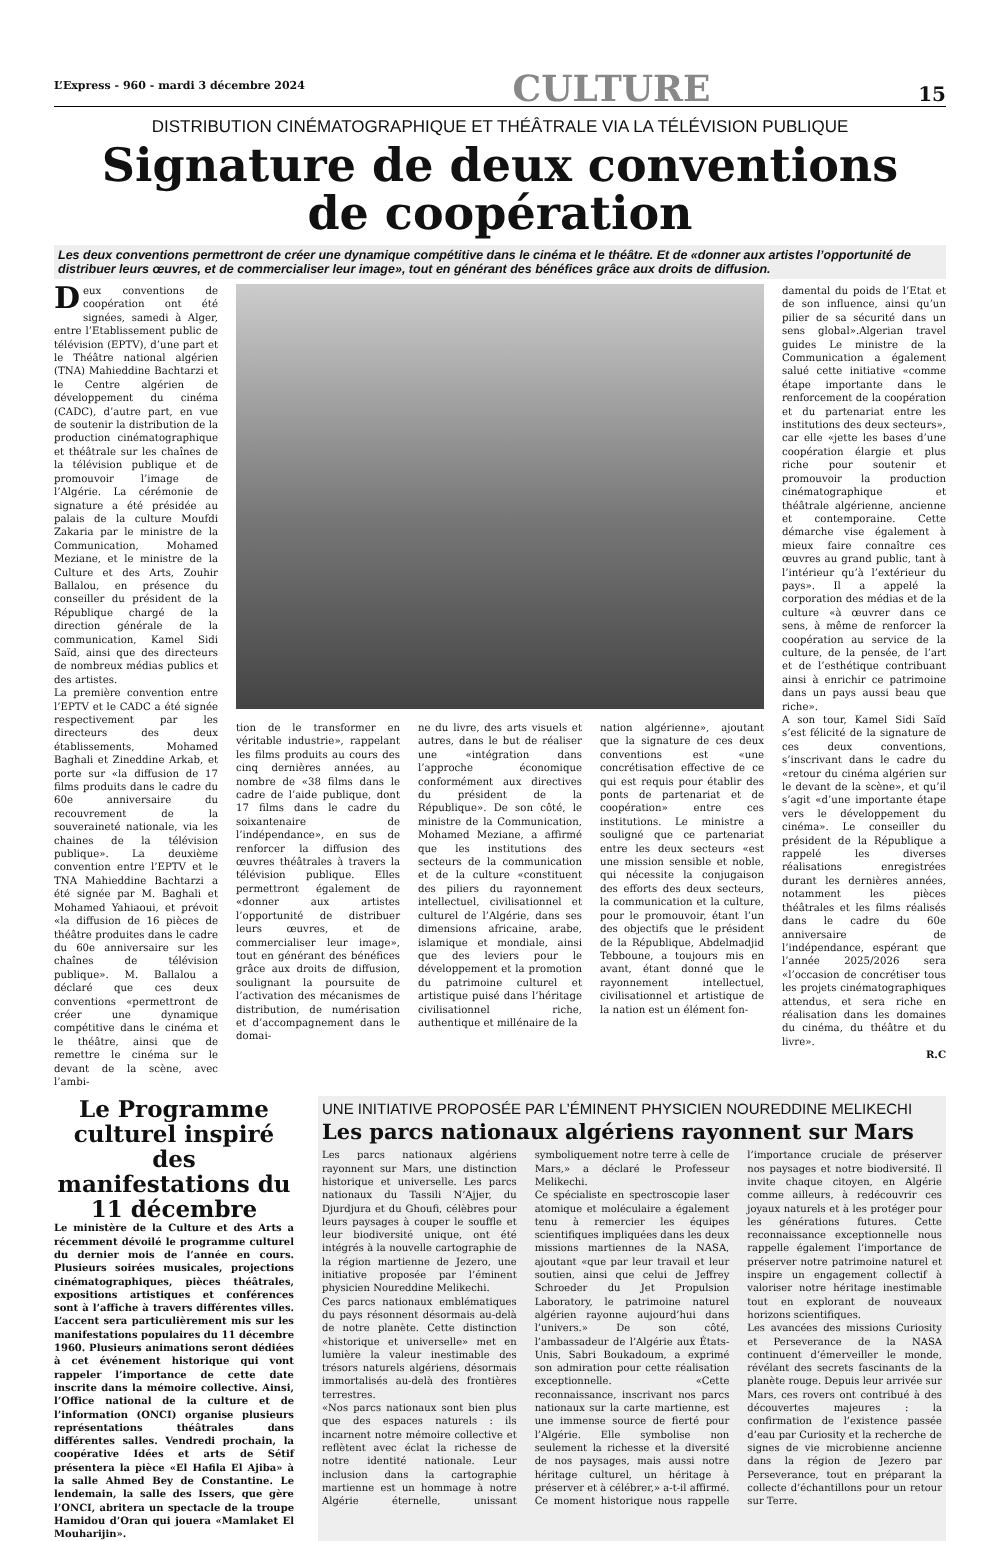L’Express - 960 - mardi 3 décembre 2024 CULTURE 15
DISTRIBUTION CINÉMATOGRAPHIQUE ET THÉÂTRALE VIA LA TÉLÉVISION PUBLIQUE
Signature de deux conventions
de coopération
Les deux conventions permettront de créer une dynamique compétitive dans le cinéma et le théâtre. Et de «donner aux artistes l’opportunité de distribuer leurs œuvres, et de commercialiser leur image», tout en générant des bénéfices grâce aux droits de diffusion.
Deux conventions de coopération ont été signées, samedi à Alger, entre l’Etablissement public de télévision (EPTV), d’une part et le Théâtre national algérien (TNA) Mahieddine Bachtarzi et le Centre algérien de développement du cinéma (CADC), d’autre part, en vue de soutenir la distribution de la production cinématographique et théâtrale sur les chaînes de la télévision publique et de promouvoir l’image de l’Algérie. La cérémonie de signature a été présidée au palais de la culture Moufdi Zakaria par le ministre de la Communication, Mohamed Meziane, et le ministre de la Culture et des Arts, Zouhir Ballalou, en présence du conseiller du président de la République chargé de la direction générale de la communication, Kamel Sidi Saïd, ainsi que des directeurs de nombreux médias publics et des artistes.
La première convention entre l’EPTV et le CADC a été signée respectivement par les directeurs des deux établissements, Mohamed Baghali et Zineddine Arkab, et porte sur «la diffusion de 17 films produits dans le cadre du 60e anniversaire du recouvrement de la souveraineté nationale, via les chaines de la télévision publique». La deuxième convention entre l’EPTV et le TNA Mahieddine Bachtarzi a été signée par M. Baghali et Mohamed Yahiaoui, et prévoit «la diffusion de 16 pièces de théâtre produites dans le cadre du 60e anniversaire sur les chaînes de télévision publique». M. Ballalou a déclaré que ces deux conventions «permettront de créer une dynamique compétitive dans le cinéma et le théâtre, ainsi que de remettre le cinéma sur le devant de la scène, avec l’ambi-
tion de le transformer en véritable industrie», rappelant les films produits au cours des cinq dernières années, au nombre de «38 films dans le cadre de l’aide publique, dont 17 films dans le cadre du soixantenaire de l’indépendance», en sus de renforcer la diffusion des œuvres théâtrales à travers la télévision publique. Elles permettront également de «donner aux artistes l’opportunité de distribuer leurs œuvres, et de commercialiser leur image», tout en générant des bénéfices grâce aux droits de diffusion, soulignant la poursuite de l’activation des mécanismes de distribution, de numérisation et d’accompagnement dans le domai-
ne du livre, des arts visuels et autres, dans le but de réaliser une «intégration dans l’approche économique conformément aux directives du président de la République». De son côté, le ministre de la Communication, Mohamed Meziane, a affirmé que les institutions des secteurs de la communication et de la culture «constituent des piliers du rayonnement intellectuel, civilisationnel et culturel de l’Algérie, dans ses dimensions africaine, arabe, islamique et mondiale, ainsi que des leviers pour le développement et la promotion du patrimoine culturel et artistique puisé dans l’héritage civilisationnel riche, authentique et millénaire de la
nation algérienne», ajoutant que la signature de ces deux conventions est «une concrétisation effective de ce qui est requis pour établir des ponts de partenariat et de coopération» entre ces institutions. Le ministre a souligné que ce partenariat entre les deux secteurs «est une mission sensible et noble, qui nécessite la conjugaison des efforts des deux secteurs, la communication et la culture, pour le promouvoir, étant l’un des objectifs que le président de la République, Abdelmadjid Tebboune, a toujours mis en avant, étant donné que le rayonnement intellectuel, civilisationnel et artistique de la nation est un élément fon-
damental du poids de l’Etat et de son influence, ainsi qu’un pilier de sa sécurité dans un sens global».Algerian travel guides Le ministre de la Communication a également salué cette initiative «comme étape importante dans le renforcement de la coopération et du partenariat entre les institutions des deux secteurs», car elle «jette les bases d’une coopération élargie et plus riche pour soutenir et promouvoir la production cinématographique et théâtrale algérienne, ancienne et contemporaine. Cette démarche vise également à mieux faire connaître ces œuvres au grand public, tant à l’intérieur qu’à l’extérieur du pays». Il a appelé la corporation des médias et de la culture «à œuvrer dans ce sens, à même de renforcer la coopération au service de la culture, de la pensée, de l’art et de l’esthétique contribuant ainsi à enrichir ce patrimoine dans un pays aussi beau que riche».
A son tour, Kamel Sidi Saïd s’est félicité de la signature de ces deux conventions, s’inscrivant dans le cadre du «retour du cinéma algérien sur le devant de la scène», et qu’il s’agit «d’une importante étape vers le développement du cinéma». Le conseiller du président de la République a rappelé les diverses réalisations enregistrées durant les dernières années, notamment les pièces théâtrales et les films réalisés dans le cadre du 60e anniversaire de l’indépendance, espérant que l’année 2025/2026 sera «l’occasion de concrétiser tous les projets cinématographiques attendus, et sera riche en réalisation dans les domaines du cinéma, du théâtre et du livre».
R.C
Le Programme culturel inspiré des manifestations du 11 décembre
Le ministère de la Culture et des Arts a récemment dévoilé le programme culturel du dernier mois de l’année en cours. Plusieurs soirées musicales, projections cinématographiques, pièces théâtrales, expositions artistiques et conférences sont à l’affiche à travers différentes villes. L’accent sera particulièrement mis sur les manifestations populaires du 11 décembre 1960. Plusieurs animations seront dédiées à cet événement historique qui vont rappeler l’importance de cette date inscrite dans la mémoire collective. Ainsi, l’Office national de la culture et de l’information (ONCI) organise plusieurs représentations théâtrales dans différentes salles. Vendredi prochain, la coopérative Idées et arts de Sétif présentera la pièce «El Hafila El Ajiba» à la salle Ahmed Bey de Constantine. Le lendemain, la salle des Issers, que gère l’ONCI, abritera un spectacle de la troupe Hamidou d’Oran qui jouera «Mamlaket El Mouharijin».
UNE INITIATIVE PROPOSÉE PAR L’ÉMINENT PHYSICIEN NOUREDDINE MELIKECHI
Les parcs nationaux algériens rayonnent sur Mars
Les parcs nationaux algériens rayonnent sur Mars, une distinction historique et universelle. Les parcs nationaux du Tassili N’Ajjer, du Djurdjura et du Ghoufi, célèbres pour leurs paysages à couper le souffle et leur biodiversité unique, ont été intégrés à la nouvelle cartographie de la région martienne de Jezero, une initiative proposée par l’éminent physicien Noureddine Melikechi.
Ces parcs nationaux emblématiques du pays résonnent désormais au-delà de notre planète. Cette distinction «historique et universelle» met en lumière la valeur inestimable des trésors naturels algériens, désormais immortalisés au-delà des frontières terrestres.
«Nos parcs nationaux sont bien plus que des espaces naturels : ils incarnent notre mémoire collective et reflètent avec éclat la richesse de notre identité nationale. Leur inclusion dans la cartographie martienne est un hommage à notre Algérie éternelle, unissant symboliquement notre terre à celle de Mars,» a déclaré le Professeur Melikechi.
Ce spécialiste en spectroscopie laser atomique et moléculaire a également tenu à remercier les équipes scientifiques impliquées dans les deux missions martiennes de la NASA, ajoutant «que par leur travail et leur soutien, ainsi que celui de Jeffrey Schroeder du Jet Propulsion Laboratory, le patrimoine naturel algérien rayonne aujourd’hui dans l’univers.» De son côté, l’ambassadeur de l’Algérie aux États-Unis, Sabri Boukadoum, a exprimé son admiration pour cette réalisation exceptionnelle. «Cette reconnaissance, inscrivant nos parcs nationaux sur la carte martienne, est une immense source de fierté pour l’Algérie. Elle symbolise non seulement la richesse et la diversité de nos paysages, mais aussi notre héritage culturel, un héritage à préserver et à célébrer,» a-t-il affirmé. Ce moment historique nous rappelle l’importance cruciale de préserver nos paysages et notre biodiversité. Il invite chaque citoyen, en Algérie comme ailleurs, à redécouvrir ces joyaux naturels et à les protéger pour les générations futures. Cette reconnaissance exceptionnelle nous rappelle également l’importance de préserver notre patrimoine naturel et inspire un engagement collectif à valoriser notre héritage inestimable tout en explorant de nouveaux horizons scientifiques.
Les avancées des missions Curiosity et Perseverance de la NASA continuent d’émerveiller le monde, révélant des secrets fascinants de la planète rouge. Depuis leur arrivée sur Mars, ces rovers ont contribué à des découvertes majeures : la confirmation de l’existence passée d’eau par Curiosity et la recherche de signes de vie microbienne ancienne dans la région de Jezero par Perseverance, tout en préparant la collecte d’échantillons pour un retour sur Terre.